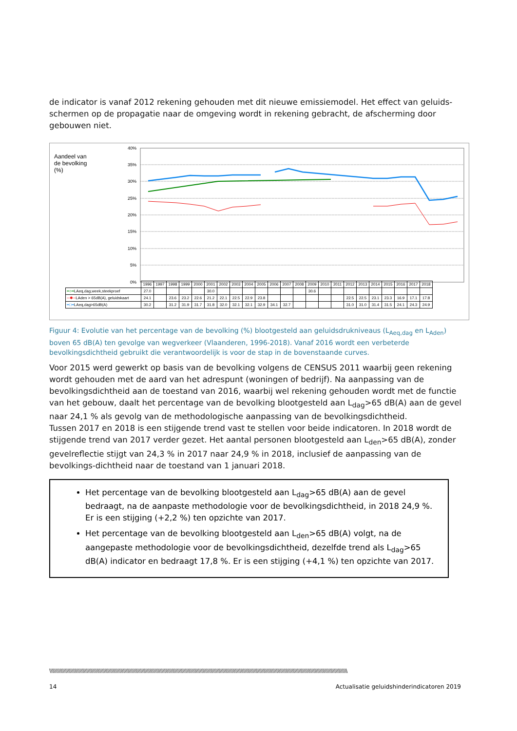de indicator is vanaf 2012 rekening gehouden met dit nieuwe emissiemodel. Het effect van geluids-schermen op de propagatie naar de omgeving wordt in rekening gebracht, de afscherming door gebouwen niet.
Aandeel van
de bevolking
(%)
40%
35%
30%
25%
20%
15%
10%
5%
0%
| | 1996 | 1997 | 1998 | 1999 | 2000 | 2001 | 2002 | 2003 | 2004 | 2005 | 2006 | 2007 | 2008 | 2009 | 2010 | 2011 | 2012 | 2013 | 2014 | 2015 | 2016 | 2017 | 2018 |
| ━○━ LAeq,dag,week,steekproef | 27.0 | | | | | 30.0 | | | | | | | | 30.6 | | | | | | | | | |
| ─✱─ LAden > 65dB(A), geluidskaart | 24.1 | | 23.6 | 23.2 | 22.6 | 21.2 | 22.1 | 22.5 | 22.9 | 23.8 | | | | | | | 22.5 | 22.5 | 23.1 | 23.3 | 16.9 | 17.1 | 17.8 |
| ━□━ LAeq,dag>65dB(A) | 30.2 | | 31.2 | 31.9 | 31.7 | 31.8 | 32.0 | 32.1 | 32.1 | 32.9 | 34.1 | 32.7 | | | | | 31.0 | 31.0 | 31.4 | 31.5 | 24.1 | 24.3 | 24.9 |
Figuur 4: Evolutie van het percentage van de bevolking (%) blootgesteld aan geluidsdrukniveaus (L<sub>Aeq,dag</sub> en L<sub>Aden</sub>) boven 65 dB(A) ten gevolge van wegverkeer (Vlaanderen, 1996-2018). Vanaf 2016 wordt een verbeterde bevolkingsdichtheid gebruikt die verantwoordelijk is voor de stap in de bovenstaande curves.
Voor 2015 werd gewerkt op basis van de bevolking volgens de CENSUS 2011 waarbij geen rekening wordt gehouden met de aard van het adrespunt (woningen of bedrijf). Na aanpassing van de bevolkingsdichtheid aan de toestand van 2016, waarbij wel rekening gehouden wordt met de functie van het gebouw, daalt het percentage van de bevolking blootgesteld aan L<sub>dag</sub>>65 dB(A) aan de gevel naar 24,1 % als gevolg van de methodologische aanpassing van de bevolkingsdichtheid.
Tussen 2017 en 2018 is een stijgende trend vast te stellen voor beide indicatoren. In 2018 wordt de stijgende trend van 2017 verder gezet. Het aantal personen blootgesteld aan L<sub>den</sub>>65 dB(A), zonder gevelreflectie stijgt van 24,3 % in 2017 naar 24,9 % in 2018, inclusief de aanpassing van de bevolkings-dichtheid naar de toestand van 1 januari 2018.
Het percentage van de bevolking blootgesteld aan L<sub>dag</sub>>65 dB(A) aan de gevel bedraagt, na de aanpaste methodologie voor de bevolkingsdichtheid, in 2018 24,9 %. Er is een stijging (+2,2 %) ten opzichte van 2017.
Het percentage van de bevolking blootgesteld aan L<sub>den</sub>>65 dB(A) volgt, na de aangepaste methodologie voor de bevolkingsdichtheid, dezelfde trend als L<sub>dag</sub>>65 dB(A) indicator en bedraagt 17,8 %. Er is een stijging (+4,1 %) ten opzichte van 2017.
\\\\\\\\\\\\\\\\\\\\\\\\\\\\\\\\\\\\\\\\\\\\\\\\\\\\\\\\\\\\\\\\\\\\\\\\\\\\\\\\\\\\\\\\\\\\\\\\\\\\\\\\\\\\\\\\\\\\\\\\\\\\\\\\\\\\\\\\\\\\\\\\\\\\\\\\\\\\\\\\\\\\\\\\\\\\\\\\\\\\\\\\\\\\\\\\\\\\\\\\\\\\\\\\\\\\\\\\\\\\\\\\\\
14 Actualisatie geluidshinderindicatoren 2019